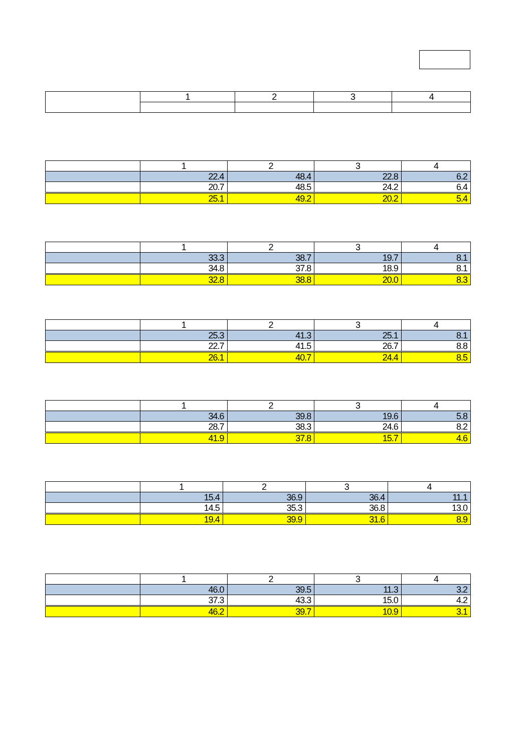| | 1 | 2 | 3 | 4 |
| | 1 | 2 | 3 | 4 |
| | 22.4 | 48.4 | 22.8 | 6.2 |
| | 20.7 | 48.5 | 24.2 | 6.4 |
| | 25.1 | 49.2 | 20.2 | 5.4 |
| | 1 | 2 | 3 | 4 |
| | 33.3 | 38.7 | 19.7 | 8.1 |
| | 34.8 | 37.8 | 18.9 | 8.1 |
| | 32.8 | 38.8 | 20.0 | 8.3 |
| | 1 | 2 | 3 | 4 |
| | 25.3 | 41.3 | 25.1 | 8.1 |
| | 22.7 | 41.5 | 26.7 | 8.8 |
| | 26.1 | 40.7 | 24.4 | 8.5 |
| | 1 | 2 | 3 | 4 |
| | 34.6 | 39.8 | 19.6 | 5.8 |
| | 28.7 | 38.3 | 24.6 | 8.2 |
| | 41.9 | 37.8 | 15.7 | 4.6 |
| | 1 | 2 | 3 | 4 |
| | 15.4 | 36.9 | 36.4 | 11.1 |
| | 14.5 | 35.3 | 36.8 | 13.0 |
| | 19.4 | 39.9 | 31.6 | 8.9 |
| | 1 | 2 | 3 | 4 |
| | 46.0 | 39.5 | 11.3 | 3.2 |
| | 37.3 | 43.3 | 15.0 | 4.2 |
| | 46.2 | 39.7 | 10.9 | 3.1 |